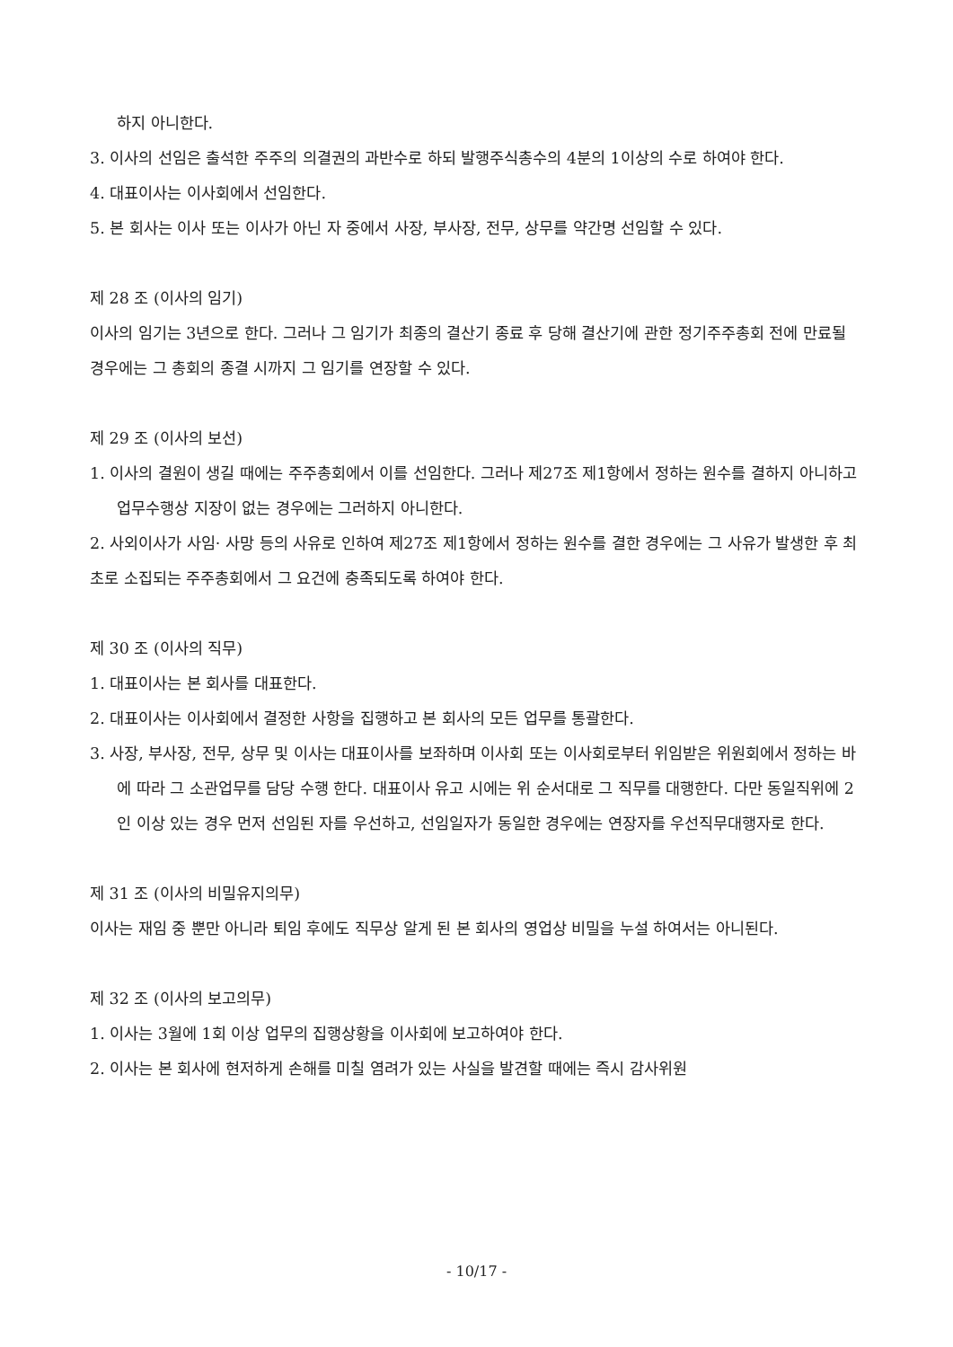하지 아니한다.
3. 이사의 선임은 출석한 주주의 의결권의 과반수로 하되 발행주식총수의 4분의 1이상의 수로 하여야 한다.
4. 대표이사는 이사회에서 선임한다.
5. 본 회사는 이사 또는 이사가 아닌 자 중에서 사장, 부사장, 전무, 상무를 약간명 선임할 수 있다.
제 28 조 (이사의 임기)
이사의 임기는 3년으로 한다. 그러나 그 임기가 최종의 결산기 종료 후 당해 결산기에 관한 정기주주총회 전에 만료될 경우에는 그 총회의 종결 시까지 그 임기를 연장할 수 있다.
제 29 조 (이사의 보선)
1. 이사의 결원이 생길 때에는 주주총회에서 이를 선임한다. 그러나 제27조 제1항에서 정하는 원수를 결하지 아니하고 업무수행상 지장이 없는 경우에는 그러하지 아니한다.
2. 사외이사가 사임· 사망 등의 사유로 인하여 제27조 제1항에서 정하는 원수를 결한 경우에는 그 사유가 발생한 후 최초로 소집되는 주주총회에서 그 요건에 충족되도록 하여야 한다.
제 30 조 (이사의 직무)
1. 대표이사는 본 회사를 대표한다.
2. 대표이사는 이사회에서 결정한 사항을 집행하고 본 회사의 모든 업무를 통괄한다.
3. 사장, 부사장, 전무, 상무 및 이사는 대표이사를 보좌하며 이사회 또는 이사회로부터 위임받은 위원회에서 정하는 바에 따라 그 소관업무를 담당 수행 한다. 대표이사 유고 시에는 위 순서대로 그 직무를 대행한다. 다만 동일직위에 2인 이상 있는 경우 먼저 선임된 자를 우선하고, 선임일자가 동일한 경우에는 연장자를 우선직무대행자로 한다.
제 31 조 (이사의 비밀유지의무)
이사는 재임 중 뿐만 아니라 퇴임 후에도 직무상 알게 된 본 회사의 영업상 비밀을 누설 하여서는 아니된다.
제 32 조 (이사의 보고의무)
1. 이사는 3월에 1회 이상 업무의 집행상황을 이사회에 보고하여야 한다.
2. 이사는 본 회사에 현저하게 손해를 미칠 염려가 있는 사실을 발견할 때에는 즉시 감사위원
- 10/17 -